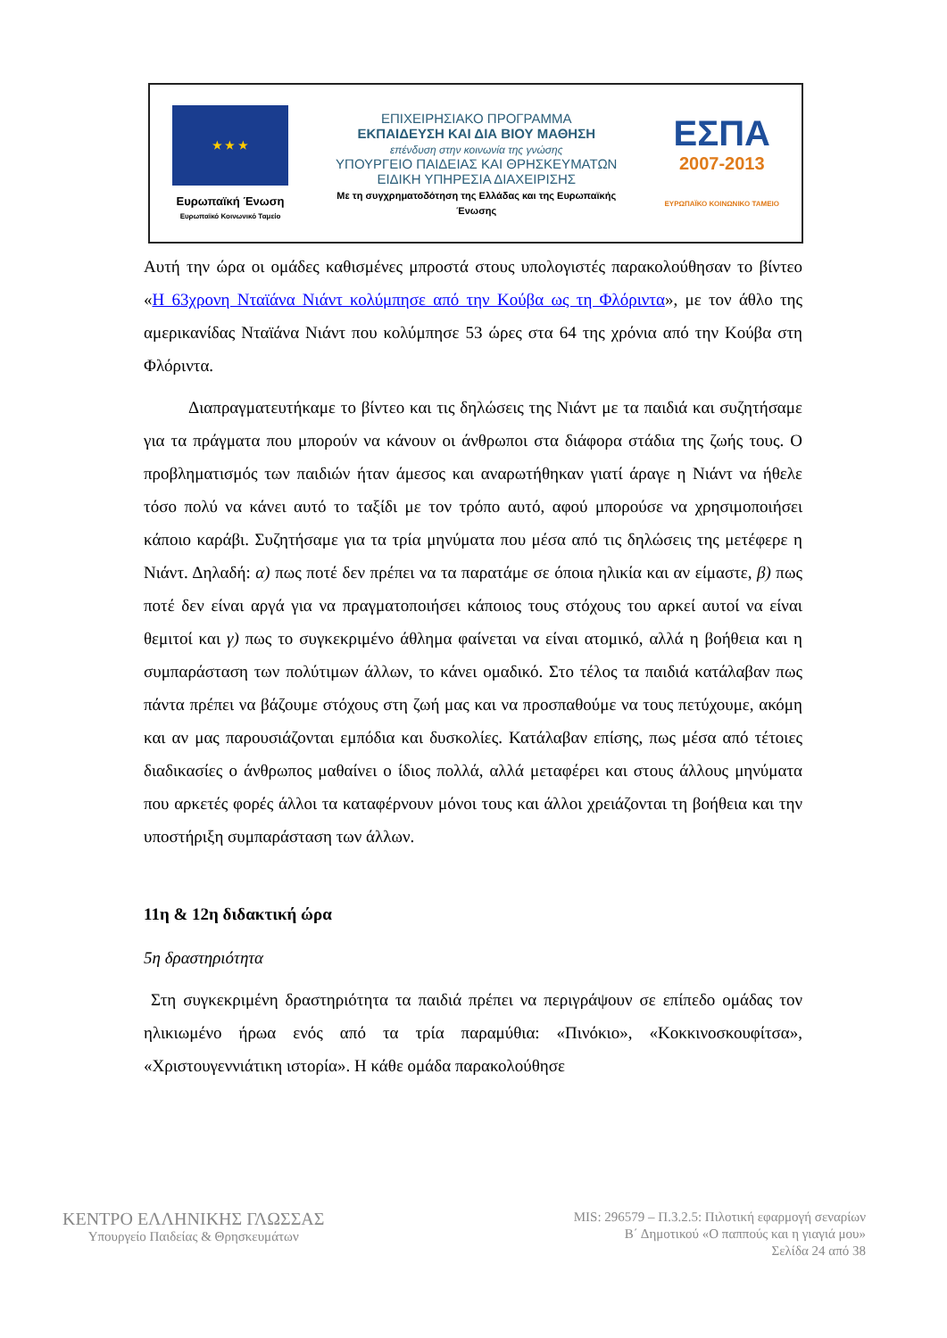★ ★ ★
Ευρωπαϊκή Ένωση
Ευρωπαϊκό Κοινωνικό Ταμείο
ΕΠΙΧΕΙΡΗΣΙΑΚΟ ΠΡΟΓΡΑΜΜΑ
ΕΚΠΑΙΔΕΥΣΗ ΚΑΙ ΔΙΑ ΒΙΟΥ ΜΑΘΗΣΗ
επένδυση στην κοινωνία της γνώσης
ΥΠΟΥΡΓΕΙΟ ΠΑΙΔΕΙΑΣ ΚΑΙ ΘΡΗΣΚΕΥΜΑΤΩΝ
ΕΙΔΙΚΗ ΥΠΗΡΕΣΙΑ ΔΙΑΧΕΙΡΙΣΗΣ
Με τη συγχρηματοδότηση της Ελλάδας και της Ευρωπαϊκής Ένωσης
ΕΣΠΑ
2007-2013
ΕΥΡΩΠΑΪΚΟ ΚΟΙΝΩΝΙΚΟ ΤΑΜΕΙΟ
Αυτή την ώρα οι ομάδες καθισμένες μπροστά στους υπολογιστές παρακολούθησαν το βίντεο «Η 63χρονη Νταϊάνα Νιάντ κολύμπησε από την Κούβα ως τη Φλόριντα», με τον άθλο της αμερικανίδας Νταϊάνα Νιάντ που κολύμπησε 53 ώρες στα 64 της χρόνια από την Κούβα στη Φλόριντα.
Διαπραγματευτήκαμε το βίντεο και τις δηλώσεις της Νιάντ με τα παιδιά και συζητήσαμε για τα πράγματα που μπορούν να κάνουν οι άνθρωποι στα διάφορα στάδια της ζωής τους. Ο προβληματισμός των παιδιών ήταν άμεσος και αναρωτήθηκαν γιατί άραγε η Νιάντ να ήθελε τόσο πολύ να κάνει αυτό το ταξίδι με τον τρόπο αυτό, αφού μπορούσε να χρησιμοποιήσει κάποιο καράβι. Συζητήσαμε για τα τρία μηνύματα που μέσα από τις δηλώσεις της μετέφερε η Νιάντ. Δηλαδή: α) πως ποτέ δεν πρέπει να τα παρατάμε σε όποια ηλικία και αν είμαστε, β) πως ποτέ δεν είναι αργά για να πραγματοποιήσει κάποιος τους στόχους του αρκεί αυτοί να είναι θεμιτοί και γ) πως το συγκεκριμένο άθλημα φαίνεται να είναι ατομικό, αλλά η βοήθεια και η συμπαράσταση των πολύτιμων άλλων, το κάνει ομαδικό. Στο τέλος τα παιδιά κατάλαβαν πως πάντα πρέπει να βάζουμε στόχους στη ζωή μας και να προσπαθούμε να τους πετύχουμε, ακόμη και αν μας παρουσιάζονται εμπόδια και δυσκολίες. Κατάλαβαν επίσης, πως μέσα από τέτοιες διαδικασίες ο άνθρωπος μαθαίνει ο ίδιος πολλά, αλλά μεταφέρει και στους άλλους μηνύματα που αρκετές φορές άλλοι τα καταφέρνουν μόνοι τους και άλλοι χρειάζονται τη βοήθεια και την υποστήριξη συμπαράσταση των άλλων.
11η & 12η διδακτική ώρα
5η δραστηριότητα
Στη συγκεκριμένη δραστηριότητα τα παιδιά πρέπει να περιγράψουν σε επίπεδο ομάδας τον ηλικιωμένο ήρωα ενός από τα τρία παραμύθια: «Πινόκιο», «Κοκκινοσκουφίτσα», «Χριστουγεννιάτικη ιστορία». Η κάθε ομάδα παρακολούθησε
ΚΕΝΤΡΟ ΕΛΛΗΝΙΚΗΣ ΓΛΩΣΣΑΣ
Υπουργείο Παιδείας & Θρησκευμάτων
MIS: 296579 – Π.3.2.5: Πιλοτική εφαρμογή σεναρίων
Β΄ Δημοτικού «Ο παππούς και η γιαγιά μου»
Σελίδα 24 από 38